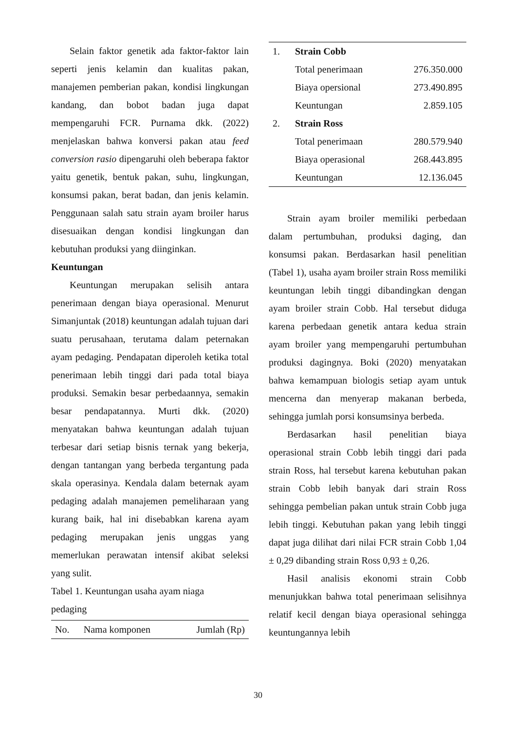Selain faktor genetik ada faktor-faktor lain seperti jenis kelamin dan kualitas pakan, manajemen pemberian pakan, kondisi lingkungan kandang, dan bobot badan juga dapat mempengaruhi FCR. Purnama dkk. (2022) menjelaskan bahwa konversi pakan atau feed conversion rasio dipengaruhi oleh beberapa faktor yaitu genetik, bentuk pakan, suhu, lingkungan, konsumsi pakan, berat badan, dan jenis kelamin. Penggunaan salah satu strain ayam broiler harus disesuaikan dengan kondisi lingkungan dan kebutuhan produksi yang diinginkan.
Keuntungan
Keuntungan merupakan selisih antara penerimaan dengan biaya operasional. Menurut Simanjuntak (2018) keuntungan adalah tujuan dari suatu perusahaan, terutama dalam peternakan ayam pedaging. Pendapatan diperoleh ketika total penerimaan lebih tinggi dari pada total biaya produksi. Semakin besar perbedaannya, semakin besar pendapatannya. Murti dkk. (2020) menyatakan bahwa keuntungan adalah tujuan terbesar dari setiap bisnis ternak yang bekerja, dengan tantangan yang berbeda tergantung pada skala operasinya. Kendala dalam beternak ayam pedaging adalah manajemen pemeliharaan yang kurang baik, hal ini disebabkan karena ayam pedaging merupakan jenis unggas yang memerlukan perawatan intensif akibat seleksi yang sulit.
Tabel 1. Keuntungan usaha ayam niaga pedaging
| No. | Nama komponen | Jumlah (Rp) |
| --- | --- | --- |
| 1. | Strain Cobb | |
| | Total penerimaan | 276.350.000 |
| | Biaya opersional | 273.490.895 |
| | Keuntungan | 2.859.105 |
| 2. | Strain Ross | |
| | Total penerimaan | 280.579.940 |
| | Biaya operasional | 268.443.895 |
| | Keuntungan | 12.136.045 |
Strain ayam broiler memiliki perbedaan dalam pertumbuhan, produksi daging, dan konsumsi pakan. Berdasarkan hasil penelitian (Tabel 1), usaha ayam broiler strain Ross memiliki keuntungan lebih tinggi dibandingkan dengan ayam broiler strain Cobb. Hal tersebut diduga karena perbedaan genetik antara kedua strain ayam broiler yang mempengaruhi pertumbuhan produksi dagingnya. Boki (2020) menyatakan bahwa kemampuan biologis setiap ayam untuk mencerna dan menyerap makanan berbeda, sehingga jumlah porsi konsumsinya berbeda.
Berdasarkan hasil penelitian biaya operasional strain Cobb lebih tinggi dari pada strain Ross, hal tersebut karena kebutuhan pakan strain Cobb lebih banyak dari strain Ross sehingga pembelian pakan untuk strain Cobb juga lebih tinggi. Kebutuhan pakan yang lebih tinggi dapat juga dilihat dari nilai FCR strain Cobb 1,04 ± 0,29 dibanding strain Ross 0,93 ± 0,26.
Hasil analisis ekonomi strain Cobb menunjukkan bahwa total penerimaan selisihnya relatif kecil dengan biaya operasional sehingga keuntungannya lebih
30